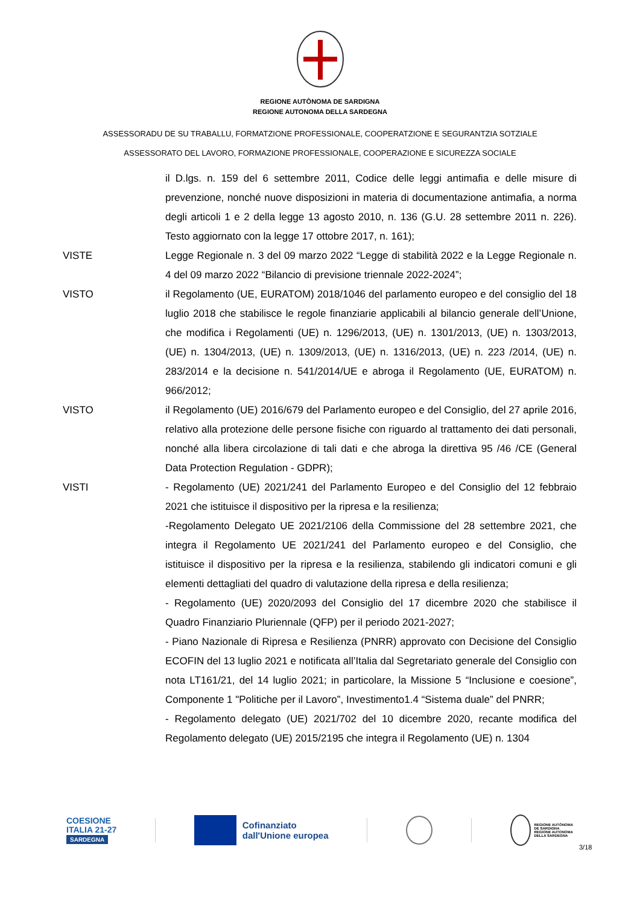REGIONE AUTÒNOMA DE SARDIGNA
REGIONE AUTONOMA DELLA SARDEGNA
ASSESSORADU DE SU TRABALLU, FORMATZIONE PROFESSIONALE, COOPERATZIONE E SEGURANTZIA SOTZIALE
ASSESSORATO DEL LAVORO, FORMAZIONE PROFESSIONALE, COOPERAZIONE E SICUREZZA SOCIALE
il D.lgs. n. 159 del 6 settembre 2011, Codice delle leggi antimafia e delle misure di prevenzione, nonché nuove disposizioni in materia di documentazione antimafia, a norma degli articoli 1 e 2 della legge 13 agosto 2010, n. 136 (G.U. 28 settembre 2011 n. 226). Testo aggiornato con la legge 17 ottobre 2017, n. 161);
VISTE Legge Regionale n. 3 del 09 marzo 2022 “Legge di stabilità 2022 e la Legge Regionale n. 4 del 09 marzo 2022 “Bilancio di previsione triennale 2022-2024”;
VISTO il Regolamento (UE, EURATOM) 2018/1046 del parlamento europeo e del consiglio del 18 luglio 2018 che stabilisce le regole finanziarie applicabili al bilancio generale dell’Unione, che modifica i Regolamenti (UE) n. 1296/2013, (UE) n. 1301/2013, (UE) n. 1303/2013, (UE) n. 1304/2013, (UE) n. 1309/2013, (UE) n. 1316/2013, (UE) n. 223 /2014, (UE) n. 283/2014 e la decisione n. 541/2014/UE e abroga il Regolamento (UE, EURATOM) n. 966/2012;
VISTO il Regolamento (UE) 2016/679 del Parlamento europeo e del Consiglio, del 27 aprile 2016, relativo alla protezione delle persone fisiche con riguardo al trattamento dei dati personali, nonché alla libera circolazione di tali dati e che abroga la direttiva 95 /46 /CE (General Data Protection Regulation - GDPR);
VISTI - Regolamento (UE) 2021/241 del Parlamento Europeo e del Consiglio del 12 febbraio 2021 che istituisce il dispositivo per la ripresa e la resilienza;
-Regolamento Delegato UE 2021/2106 della Commissione del 28 settembre 2021, che integra il Regolamento UE 2021/241 del Parlamento europeo e del Consiglio, che istituisce il dispositivo per la ripresa e la resilienza, stabilendo gli indicatori comuni e gli elementi dettagliati del quadro di valutazione della ripresa e della resilienza;
- Regolamento (UE) 2020/2093 del Consiglio del 17 dicembre 2020 che stabilisce il Quadro Finanziario Pluriennale (QFP) per il periodo 2021-2027;
- Piano Nazionale di Ripresa e Resilienza (PNRR) approvato con Decisione del Consiglio ECOFIN del 13 luglio 2021 e notificata all’Italia dal Segretariato generale del Consiglio con nota LT161/21, del 14 luglio 2021; in particolare, la Missione 5 “Inclusione e coesione”, Componente 1 "Politiche per il Lavoro”, Investimento1.4 “Sistema duale” del PNRR;
- Regolamento delegato (UE) 2021/702 del 10 dicembre 2020, recante modifica del Regolamento delegato (UE) 2015/2195 che integra il Regolamento (UE) n. 1304
COESIONE
ITALIA 21-27
SARDEGNA
Cofinanziato
dall'Unione europea
REGIONE AUTÒNOMA
DE SARDIGNA
REGIONE AUTONOMA
DELLA SARDEGNA
3/18